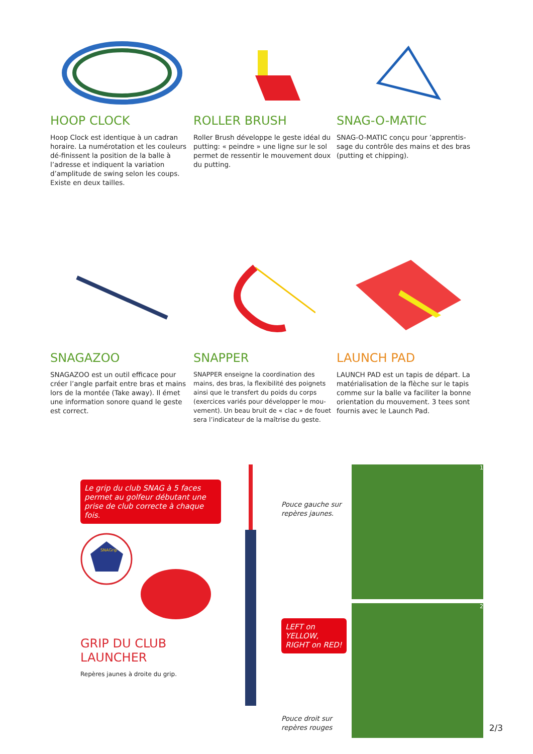HOOP CLOCK
Hoop Clock est identique à un cadran horaire. La numérotation et les couleurs dé-finissent la position de la balle à l’adresse et indiquent la variation d’amplitude de swing selon les coups. Existe en deux tailles.
ROLLER BRUSH
Roller Brush développe le geste idéal du putting: « peindre » une ligne sur le sol permet de ressentir le mouvement doux du putting.
SNAG-O-MATIC
SNAG-O-MATIC conçu pour ’apprentis-sage du contrôle des mains et des bras (putting et chipping).
SNAGAZOO
SNAGAZOO est un outil efficace pour créer l’angle parfait entre bras et mains lors de la montée (Take away). Il émet une information sonore quand le geste est correct.
SNAPPER
SNAPPER enseigne la coordination des mains, des bras, la flexibilité des poignets ainsi que le transfert du poids du corps (exercices variés pour développer le mou-vement). Un beau bruit de « clac » de fouet sera l’indicateur de la maîtrise du geste.
LAUNCH PAD
LAUNCH PAD est un tapis de départ. La matérialisation de la flèche sur le tapis comme sur la balle va faciliter la bonne orientation du mouvement. 3 tees sont fournis avec le Launch Pad.
Le grip du club SNAG à 5 faces permet au golfeur débutant une prise de club correcte à chaque fois.
SNAGrip
GRIP DU CLUB LAUNCHER
Repères jaunes à droite du grip.
Pouce gauche sur repères jaunes.
LEFT on YELLOW, RIGHT on RED!
Pouce droit sur repères rouges
1
2
2/3